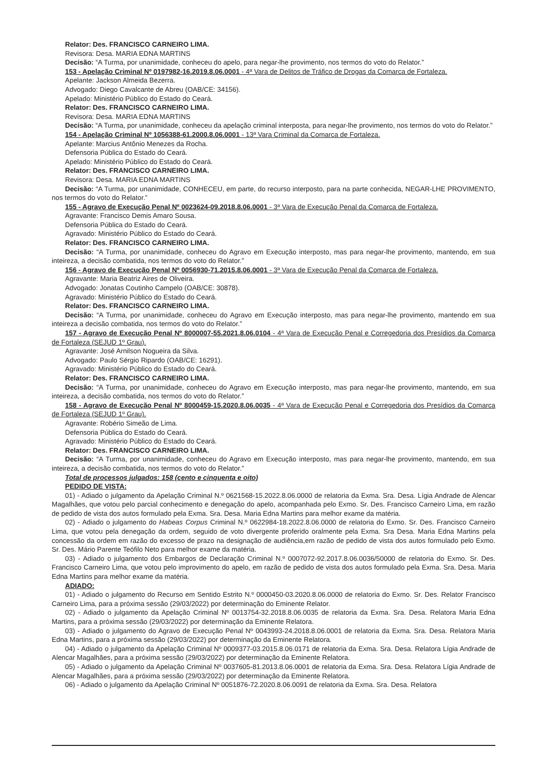Relator: Des. FRANCISCO CARNEIRO LIMA.
Revisora: Desa. MARIA EDNA MARTINS
Decisão: “A Turma, por unanimidade, conheceu do apelo, para negar-lhe provimento, nos termos do voto do Relator.”
153 - Apelação Criminal Nº 0197982-16.2019.8.06.0001 - 4ª Vara de Delitos de Tráfico de Drogas da Comarca de Fortaleza.
Apelante: Jackson Almeida Bezerra.
Advogado: Diego Cavalcante de Abreu (OAB/CE: 34156).
Apelado: Ministério Público do Estado do Ceará.
Relator: Des. FRANCISCO CARNEIRO LIMA.
Revisora: Desa. MARIA EDNA MARTINS
Decisão: “A Turma, por unanimidade, conheceu da apelação criminal interposta, para negar-lhe provimento, nos termos do voto do Relator.”
154 - Apelação Criminal Nº 1056388-61.2000.8.06.0001 - 13ª Vara Criminal da Comarca de Fortaleza.
Apelante: Marcius Antônio Menezes da Rocha.
Defensoria Pública do Estado do Ceará.
Apelado: Ministério Público do Estado do Ceará.
Relator: Des. FRANCISCO CARNEIRO LIMA.
Revisora: Desa. MARIA EDNA MARTINS
Decisão: “A Turma, por unanimidade, CONHECEU, em parte, do recurso interposto, para na parte conhecida, NEGAR-LHE PROVIMENTO, nos termos do voto do Relator.”
155 - Agravo de Execução Penal Nº 0023624-09.2018.8.06.0001 - 3ª Vara de Execução Penal da Comarca de Fortaleza.
Agravante: Francisco Demis Amaro Sousa.
Defensoria Pública do Estado do Ceará.
Agravado: Ministério Público do Estado do Ceará.
Relator: Des. FRANCISCO CARNEIRO LIMA.
Decisão: “A Turma, por unanimidade, conheceu do Agravo em Execução interposto, mas para negar-lhe provimento, mantendo, em sua inteireza, a decisão combatida, nos termos do voto do Relator.”
156 - Agravo de Execução Penal Nº 0056930-71.2015.8.06.0001 - 3ª Vara de Execução Penal da Comarca de Fortaleza.
Agravante: Maria Beatriz Aires de Oliveira.
Advogado: Jonatas Coutinho Campelo (OAB/CE: 30878).
Agravado: Ministério Público do Estado do Ceará.
Relator: Des. FRANCISCO CARNEIRO LIMA.
Decisão: “A Turma, por unanimidade, conheceu do Agravo em Execução interposto, mas para negar-lhe provimento, mantendo em sua inteireza a decisão combatida, nos termos do voto do Relator.”
157 - Agravo de Execução Penal Nº 8000007-55.2021.8.06.0104 - 4ª Vara de Execução Penal e Corregedoria dos Presídios da Comarca de Fortaleza (SEJUD 1º Grau).
Agravante: José Arnilson Nogueira da Silva.
Advogado: Paulo Sérgio Ripardo (OAB/CE: 16291).
Agravado: Ministério Público do Estado do Ceará.
Relator: Des. FRANCISCO CARNEIRO LIMA.
Decisão: “A Turma, por unanimidade, conheceu do Agravo em Execução interposto, mas para negar-lhe provimento, mantendo, em sua inteireza, a decisão combatida, nos termos do voto do Relator.”
158 - Agravo de Execução Penal Nº 8000459-15.2020.8.06.0035 - 4ª Vara de Execução Penal e Corregedoria dos Presídios da Comarca de Fortaleza (SEJUD 1º Grau).
Agravante: Robério Simeão de Lima.
Defensoria Pública do Estado do Ceará.
Agravado: Ministério Público do Estado do Ceará.
Relator: Des. FRANCISCO CARNEIRO LIMA.
Decisão: “A Turma, por unanimidade, conheceu do Agravo em Execução interposto, mas para negar-lhe provimento, mantendo, em sua inteireza, a decisão combatida, nos termos do voto do Relator.”
Total de processos julgados: 158 (cento e cinquenta e oito)
PEDIDO DE VISTA:
01) - Adiado o julgamento da Apelação Criminal N.º 0621568-15.2022.8.06.0000 de relatoria da Exma. Sra. Desa. Lígia Andrade de Alencar Magalhães, que votou pelo parcial conhecimento e denegação do apelo, acompanhada pelo Exmo. Sr. Des. Francisco Carneiro Lima, em razão de pedido de vista dos autos formulado pela Exma. Sra. Desa. Maria Edna Martins para melhor exame da matéria.
02) - Adiado o julgamento do Habeas Corpus Criminal N.º 0622984-18.2022.8.06.0000 de relatoria do Exmo. Sr. Des. Francisco Carneiro Lima, que votou pela denegação da ordem, seguido de voto divergente proferido oralmente pela Exma. Sra Desa. Maria Edna Martins pela concessão da ordem em razão do excesso de prazo na designação de audiência,em razão de pedido de vista dos autos formulado pelo Exmo. Sr. Des. Mário Parente Teófilo Neto para melhor exame da matéria.
03) - Adiado o julgamento dos Embargos de Declaração Criminal N.º 0007072-92.2017.8.06.0036/50000 de relatoria do Exmo. Sr. Des. Francisco Carneiro Lima, que votou pelo improvimento do apelo, em razão de pedido de vista dos autos formulado pela Exma. Sra. Desa. Maria Edna Martins para melhor exame da matéria.
ADIADO:
01) - Adiado o julgamento do Recurso em Sentido Estrito N.º 0000450-03.2020.8.06.0000 de relatoria do Exmo. Sr. Des. Relator Francisco Carneiro Lima, para a próxima sessão (29/03/2022) por determinação do Eminente Relator.
02) - Adiado o julgamento da Apelação Criminal Nº 0013754-32.2018.8.06.0035 de relatoria da Exma. Sra. Desa. Relatora Maria Edna Martins, para a próxima sessão (29/03/2022) por determinação da Eminente Relatora.
03) - Adiado o julgamento do Agravo de Execução Penal Nº 0043993-24.2018.8.06.0001 de relatoria da Exma. Sra. Desa. Relatora Maria Edna Martins, para a próxima sessão (29/03/2022) por determinação da Eminente Relatora.
04) - Adiado o julgamento da Apelação Criminal Nº 0009377-03.2015.8.06.0171 de relatoria da Exma. Sra. Desa. Relatora Lígia Andrade de Alencar Magalhães, para a próxima sessão (29/03/2022) por determinação da Eminente Relatora.
05) - Adiado o julgamento da Apelação Criminal Nº 0037605-81.2013.8.06.0001 de relatoria da Exma. Sra. Desa. Relatora Lígia Andrade de Alencar Magalhães, para a próxima sessão (29/03/2022) por determinação da Eminente Relatora.
06) - Adiado o julgamento da Apelação Criminal Nº 0051876-72.2020.8.06.0091 de relatoria da Exma. Sra. Desa. Relatora